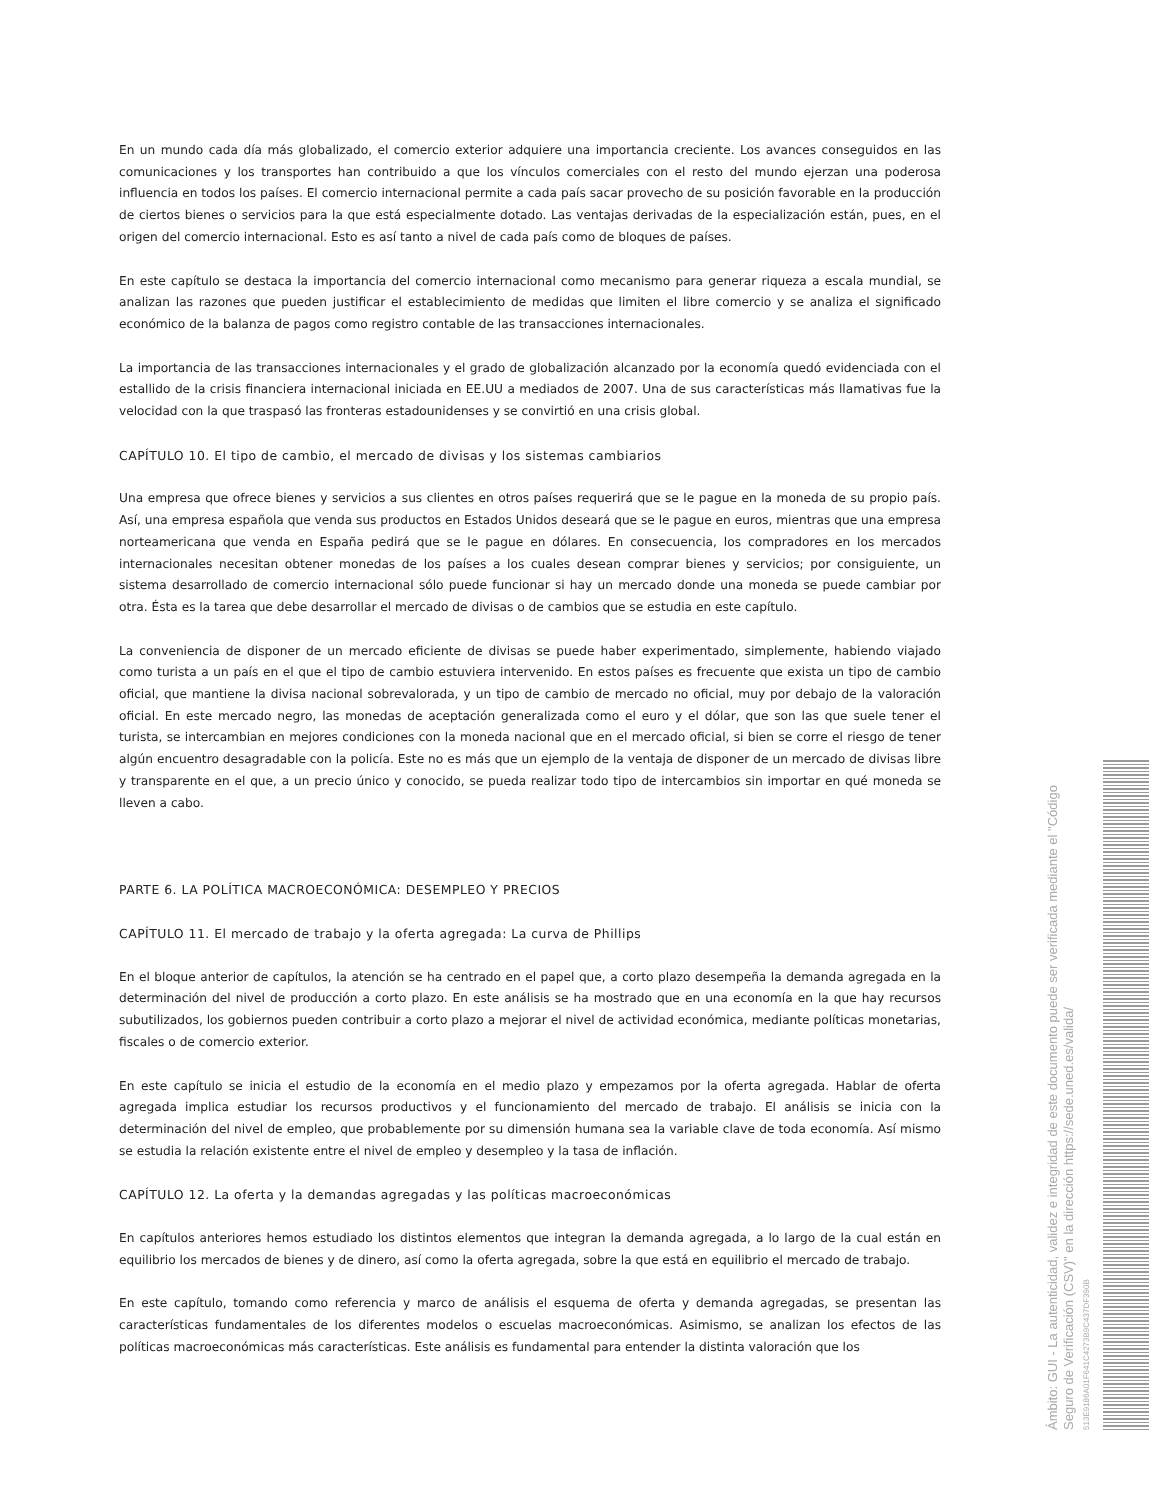En un mundo cada día más globalizado, el comercio exterior adquiere una importancia creciente. Los avances conseguidos en las comunicaciones y los transportes han contribuido a que los vínculos comerciales con el resto del mundo ejerzan una poderosa influencia en todos los países. El comercio internacional permite a cada país sacar provecho de su posición favorable en la producción de ciertos bienes o servicios para la que está especialmente dotado. Las ventajas derivadas de la especialización están, pues, en el origen del comercio internacional. Esto es así tanto a nivel de cada país como de bloques de países.
En este capítulo se destaca la importancia del comercio internacional como mecanismo para generar riqueza a escala mundial, se analizan las razones que pueden justificar el establecimiento de medidas que limiten el libre comercio y se analiza el significado económico de la balanza de pagos como registro contable de las transacciones internacionales.
La importancia de las transacciones internacionales y el grado de globalización alcanzado por la economía quedó evidenciada con el estallido de la crisis financiera internacional iniciada en EE.UU a mediados de 2007. Una de sus características más llamativas fue la velocidad con la que traspasó las fronteras estadounidenses y se convirtió en una crisis global.
CAPÍTULO 10. El tipo de cambio, el mercado de divisas y los sistemas cambiarios
Una empresa que ofrece bienes y servicios a sus clientes en otros países requerirá que se le pague en la moneda de su propio país. Así, una empresa española que venda sus productos en Estados Unidos deseará que se le pague en euros, mientras que una empresa norteamericana que venda en España pedirá que se le pague en dólares. En consecuencia, los compradores en los mercados internacionales necesitan obtener monedas de los países a los cuales desean comprar bienes y servicios; por consiguiente, un sistema desarrollado de comercio internacional sólo puede funcionar si hay un mercado donde una moneda se puede cambiar por otra. Ésta es la tarea que debe desarrollar el mercado de divisas o de cambios que se estudia en este capítulo.
La conveniencia de disponer de un mercado eficiente de divisas se puede haber experimentado, simplemente, habiendo viajado como turista a un país en el que el tipo de cambio estuviera intervenido. En estos países es frecuente que exista un tipo de cambio oficial, que mantiene la divisa nacional sobrevalorada, y un tipo de cambio de mercado no oficial, muy por debajo de la valoración oficial. En este mercado negro, las monedas de aceptación generalizada como el euro y el dólar, que son las que suele tener el turista, se intercambian en mejores condiciones con la moneda nacional que en el mercado oficial, si bien se corre el riesgo de tener algún encuentro desagradable con la policía. Este no es más que un ejemplo de la ventaja de disponer de un mercado de divisas libre y transparente en el que, a un precio único y conocido, se pueda realizar todo tipo de intercambios sin importar en qué moneda se lleven a cabo.
PARTE 6. LA POLÍTICA MACROECONÓMICA: DESEMPLEO Y PRECIOS
CAPÍTULO 11. El mercado de trabajo y la oferta agregada: La curva de Phillips
En el bloque anterior de capítulos, la atención se ha centrado en el papel que, a corto plazo desempeña la demanda agregada en la determinación del nivel de producción a corto plazo. En este análisis se ha mostrado que en una economía en la que hay recursos subutilizados, los gobiernos pueden contribuir a corto plazo a mejorar el nivel de actividad económica, mediante políticas monetarias, fiscales o de comercio exterior.
En este capítulo se inicia el estudio de la economía en el medio plazo y empezamos por la oferta agregada. Hablar de oferta agregada implica estudiar los recursos productivos y el funcionamiento del mercado de trabajo. El análisis se inicia con la determinación del nivel de empleo, que probablemente por su dimensión humana sea la variable clave de toda economía. Así mismo se estudia la relación existente entre el nivel de empleo y desempleo y la tasa de inflación.
CAPÍTULO 12. La oferta y la demandas agregadas y las políticas macroeconómicas
En capítulos anteriores hemos estudiado los distintos elementos que integran la demanda agregada, a lo largo de la cual están en equilibrio los mercados de bienes y de dinero, así como la oferta agregada, sobre la que está en equilibrio el mercado de trabajo.
En este capítulo, tomando como referencia y marco de análisis el esquema de oferta y demanda agregadas, se presentan las características fundamentales de los diferentes modelos o escuelas macroeconómicas. Asimismo, se analizan los efectos de las políticas macroeconómicas más características. Este análisis es fundamental para entender la distinta valoración que los
Ámbito: GUI - La autenticidad, validez e integridad de este documento puede ser verificada mediante el "Código Seguro de Verificación (CSV)" en la dirección https://sede.uned.es/valida/
513E9186A01F641C4273B9C437DF390B